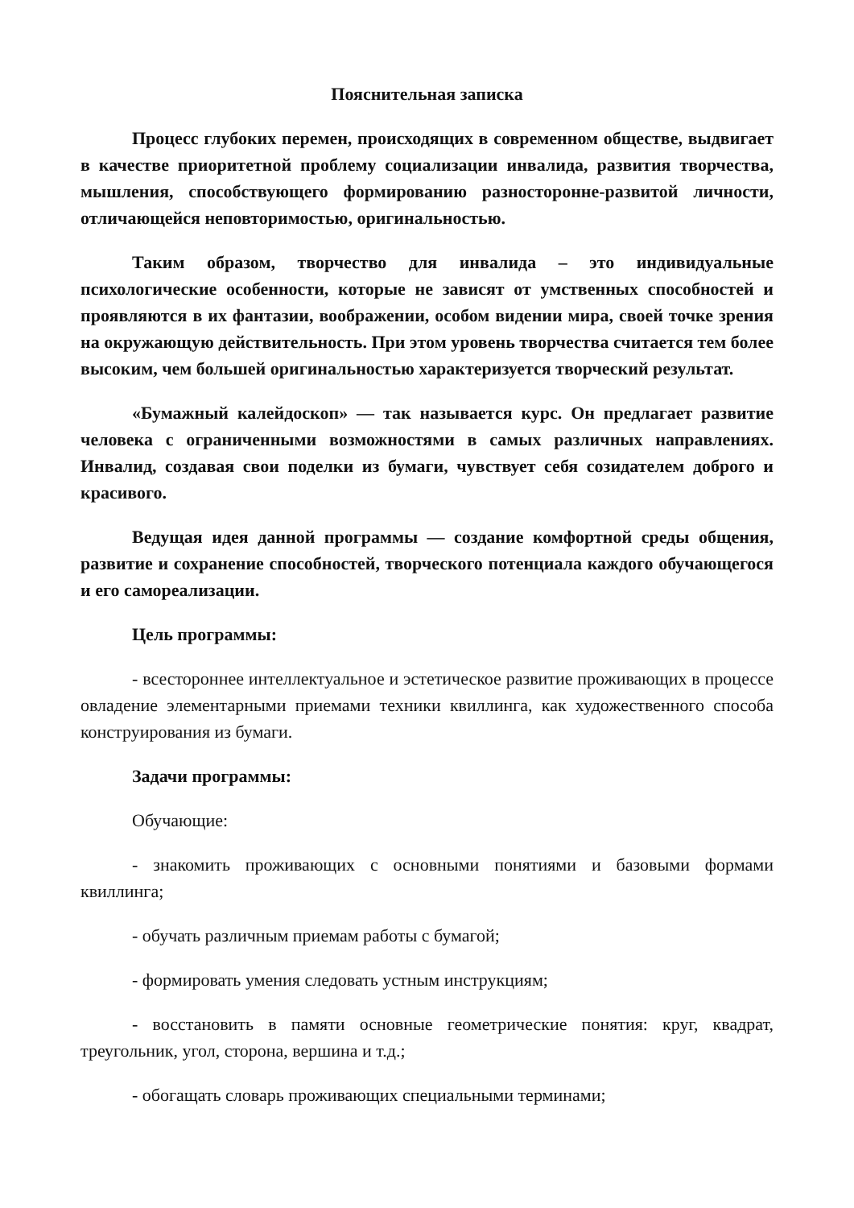Пояснительная записка
Процесс глубоких перемен, происходящих в современном обществе, выдвигает в качестве приоритетной проблему социализации инвалида, развития творчества, мышления, способствующего формированию разносторонне-развитой личности, отличающейся неповторимостью, оригинальностью.
Таким образом, творчество для инвалида – это индивидуальные психологические особенности, которые не зависят от умственных способностей и проявляются в их фантазии, воображении, особом видении мира, своей точке зрения на окружающую действительность. При этом уровень творчества считается тем более высоким, чем большей оригинальностью характеризуется творческий результат.
«Бумажный калейдоскоп» — так называется курс. Он предлагает развитие человека с ограниченными возможностями в самых различных направлениях. Инвалид, создавая свои поделки из бумаги, чувствует себя созидателем доброго и красивого.
Ведущая идея данной программы — создание комфортной среды общения, развитие и сохранение способностей, творческого потенциала каждого обучающегося и его самореализации.
Цель программы:
- всестороннее интеллектуальное и эстетическое развитие проживающих в процессе овладение элементарными приемами техники квиллинга, как художественного способа конструирования из бумаги.
Задачи программы:
Обучающие:
- знакомить проживающих с основными понятиями и базовыми формами квиллинга;
- обучать различным приемам работы с бумагой;
- формировать умения следовать устным инструкциям;
- восстановить в памяти основные геометрические понятия: круг, квадрат, треугольник, угол, сторона, вершина и т.д.;
- обогащать словарь проживающих специальными терминами;